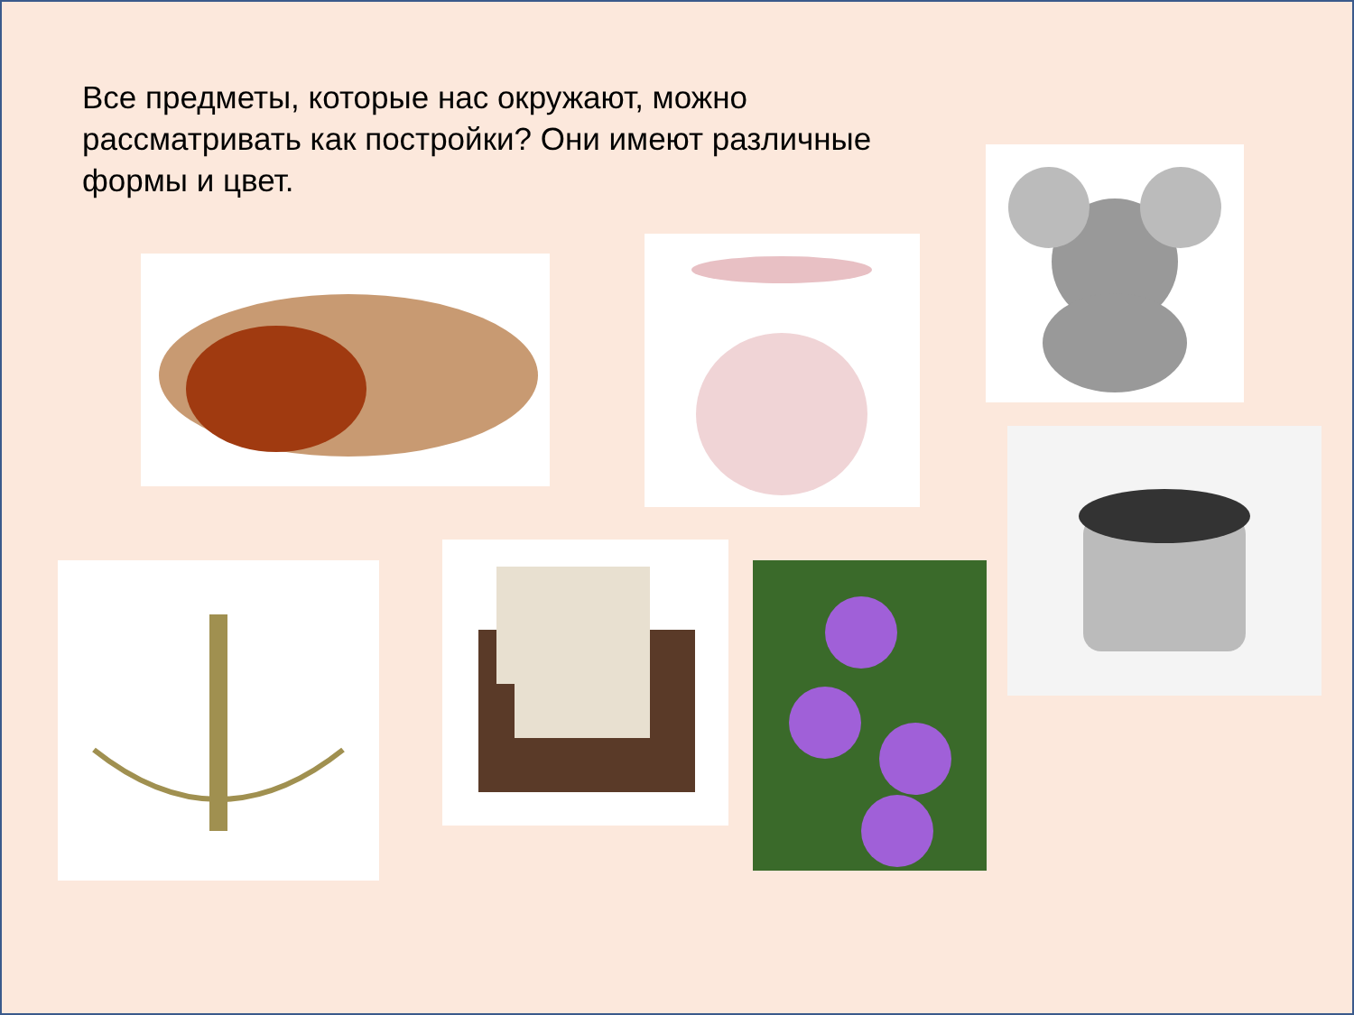Все предметы, которые нас окружают, можно рассматривать как постройки? Они имеют различные формы и цвет.